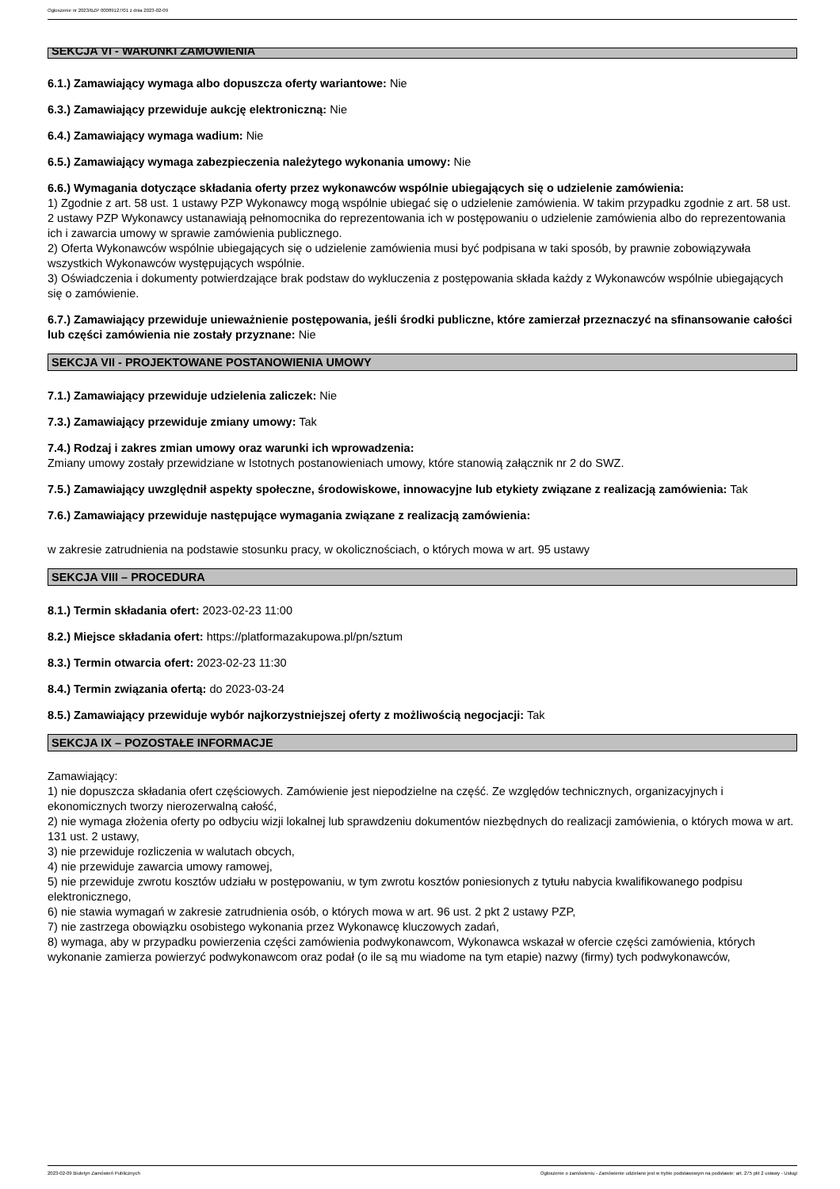Ogłoszenie nr 2023/BZP 00089127/01 z dnia 2023-02-09
SEKCJA VI - WARUNKI ZAMÓWIENIA
6.1.) Zamawiający wymaga albo dopuszcza oferty wariantowe: Nie
6.3.) Zamawiający przewiduje aukcję elektroniczną: Nie
6.4.) Zamawiający wymaga wadium: Nie
6.5.) Zamawiający wymaga zabezpieczenia należytego wykonania umowy: Nie
6.6.) Wymagania dotyczące składania oferty przez wykonawców wspólnie ubiegających się o udzielenie zamówienia:
1) Zgodnie z art. 58 ust. 1 ustawy PZP Wykonawcy mogą wspólnie ubiegać się o udzielenie zamówienia. W takim przypadku zgodnie z art. 58 ust. 2 ustawy PZP Wykonawcy ustanawiają pełnomocnika do reprezentowania ich w postępowaniu o udzielenie zamówienia albo do reprezentowania ich i zawarcia umowy w sprawie zamówienia publicznego.
2) Oferta Wykonawców wspólnie ubiegających się o udzielenie zamówienia musi być podpisana w taki sposób, by prawnie zobowiązywała wszystkich Wykonawców występujących wspólnie.
3) Oświadczenia i dokumenty potwierdzające brak podstaw do wykluczenia z postępowania składa każdy z Wykonawców wspólnie ubiegających się o zamówienie.
6.7.) Zamawiający przewiduje unieważnienie postępowania, jeśli środki publiczne, które zamierzał przeznaczyć na sfinansowanie całości lub części zamówienia nie zostały przyznane: Nie
SEKCJA VII - PROJEKTOWANE POSTANOWIENIA UMOWY
7.1.) Zamawiający przewiduje udzielenia zaliczek: Nie
7.3.) Zamawiający przewiduje zmiany umowy: Tak
7.4.) Rodzaj i zakres zmian umowy oraz warunki ich wprowadzenia:
Zmiany umowy zostały przewidziane w Istotnych postanowieniach umowy, które stanowią załącznik nr 2 do SWZ.
7.5.) Zamawiający uwzględnił aspekty społeczne, środowiskowe, innowacyjne lub etykiety związane z realizacją zamówienia: Tak
7.6.) Zamawiający przewiduje następujące wymagania związane z realizacją zamówienia:
w zakresie zatrudnienia na podstawie stosunku pracy, w okolicznościach, o których mowa w art. 95 ustawy
SEKCJA VIII – PROCEDURA
8.1.) Termin składania ofert: 2023-02-23 11:00
8.2.) Miejsce składania ofert: https://platformazakupowa.pl/pn/sztum
8.3.) Termin otwarcia ofert: 2023-02-23 11:30
8.4.) Termin związania ofertą: do 2023-03-24
8.5.) Zamawiający przewiduje wybór najkorzystniejszej oferty z możliwością negocjacji: Tak
SEKCJA IX – POZOSTAŁE INFORMACJE
Zamawiający:
1) nie dopuszcza składania ofert częściowych. Zamówienie jest niepodzielne na część. Ze względów technicznych, organizacyjnych i ekonomicznych tworzy nierozerwalną całość,
2) nie wymaga złożenia oferty po odbyciu wizji lokalnej lub sprawdzeniu dokumentów niezbędnych do realizacji zamówienia, o których mowa w art. 131 ust. 2 ustawy,
3) nie przewiduje rozliczenia w walutach obcych,
4) nie przewiduje zawarcia umowy ramowej,
5) nie przewiduje zwrotu kosztów udziału w postępowaniu, w tym zwrotu kosztów poniesionych z tytułu nabycia kwalifikowanego podpisu elektronicznego,
6) nie stawia wymagań w zakresie zatrudnienia osób, o których mowa w art. 96 ust. 2 pkt 2 ustawy PZP,
7) nie zastrzega obowiązku osobistego wykonania przez Wykonawcę kluczowych zadań,
8) wymaga, aby w przypadku powierzenia części zamówienia podwykonawcom, Wykonawca wskazał w ofercie części zamówienia, których wykonanie zamierza powierzyć podwykonawcom oraz podał (o ile są mu wiadome na tym etapie) nazwy (firmy) tych podwykonawców,
2023-02-09 Biuletyn Zamówień Publicznych Ogłoszenie o zamówieniu - Zamówienie udzielane jest w trybie podstawowym na podstawie: art. 275 pkt 2 ustawy - Usługi